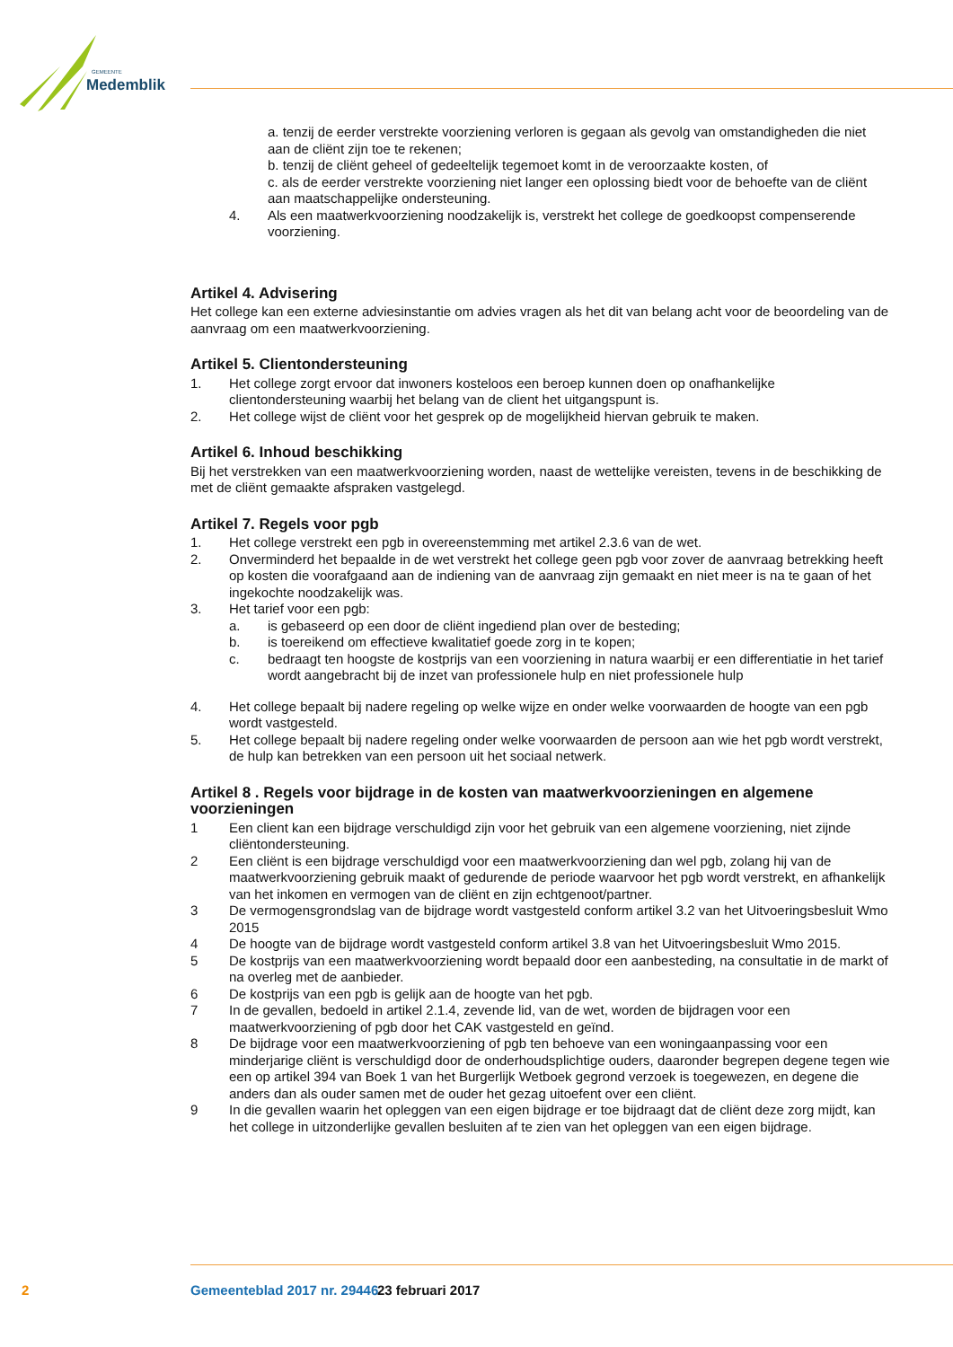GEMEENTE
Medemblik
a. tenzij de eerder verstrekte voorziening verloren is gegaan als gevolg van omstandigheden die niet aan de cliënt zijn toe te rekenen;
b. tenzij de cliënt geheel of gedeeltelijk tegemoet komt in de veroorzaakte kosten, of
c. als de eerder verstrekte voorziening niet langer een oplossing biedt voor de behoefte van de cliënt aan maatschappelijke ondersteuning.
4. Als een maatwerkvoorziening noodzakelijk is, verstrekt het college de goedkoopst compen­serende voorziening.
Artikel 4. Advisering
Het college kan een externe adviesinstantie om advies vragen als het dit van belang acht voor de be­oordeling van de aanvraag om een maatwerkvoorziening.
Artikel 5. Clientondersteuning
1. Het college zorgt ervoor dat inwoners kosteloos een beroep kunnen doen op onafhankelijke clientondersteuning waarbij het belang van de client het uitgangspunt is.
2. Het college wijst de cliënt voor het gesprek op de mogelijkheid hiervan gebruik te maken.
Artikel 6. Inhoud beschikking
Bij het verstrekken van een maatwerkvoorziening worden, naast de wettelijke vereisten, tevens in de beschikking de met de cliënt gemaakte afspraken vastgelegd.
Artikel 7. Regels voor pgb
1. Het college verstrekt een pgb in overeenstemming met artikel 2.3.6 van de wet.
2. Onverminderd het bepaalde in de wet verstrekt het college geen pgb voor zover de aanvraag betrekking heeft op kosten die voorafgaand aan de indiening van de aanvraag zijn gemaakt en niet meer is na te gaan of het ingekochte noodzakelijk was.
3. Het tarief voor een pgb:
a. is gebaseerd op een door de cliënt ingediend plan over de besteding;
b. is toereikend om effectieve kwalitatief goede zorg in te kopen;
c. bedraagt ten hoogste de kostprijs van een voorziening in natura waarbij er een differentiatie in het tarief wordt aangebracht bij de inzet van professionele hulp en niet professionele hulp
4. Het college bepaalt bij nadere regeling op welke wijze en onder welke voorwaarden de hoogte van een pgb wordt vastgesteld.
5. Het college bepaalt bij nadere regeling onder welke voorwaarden de persoon aan wie het pgb wordt verstrekt, de hulp kan betrekken van een persoon uit het sociaal netwerk.
Artikel 8 . Regels voor bijdrage in de kosten van maatwerkvoorzieningen en algemene voorzieningen
1 Een client kan een bijdrage verschuldigd zijn voor het gebruik van een algemene voorziening, niet zijnde cliëntondersteuning.
2 Een cliënt is een bijdrage verschuldigd voor een maatwerkvoorziening dan wel pgb, zolang hij van de maatwerkvoorziening gebruik maakt of gedurende de periode waarvoor het pgb wordt verstrekt, en afhankelijk van het inkomen en vermogen van de cliënt en zijn echtgenoot/partner.
3 De vermogensgrondslag van de bijdrage wordt vastgesteld conform artikel 3.2 van het Uitvoe­ringsbesluit Wmo 2015
4 De hoogte van de bijdrage wordt vastgesteld conform artikel 3.8 van het Uitvoeringsbesluit Wmo 2015.
5 De kostprijs van een maatwerkvoorziening wordt bepaald door een aanbesteding, na consultatie in de markt of na overleg met de aanbieder.
6 De kostprijs van een pgb is gelijk aan de hoogte van het pgb.
7 In de gevallen, bedoeld in artikel 2.1.4, zevende lid, van de wet, worden de bijdragen voor een maatwerkvoorziening of pgb door het CAK vastgesteld en geïnd.
8 De bijdrage voor een maatwerkvoorziening of pgb ten behoeve van een woningaanpassing voor een minderjarige cliënt is verschuldigd door de onderhoudsplichtige ouders, daaronder begrepen degene tegen wie een op artikel 394 van Boek 1 van het Burgerlijk Wetboek gegrond verzoek is toegewezen, en degene die anders dan als ouder samen met de ouder het gezag uitoefent over een cliënt.
9 In die gevallen waarin het opleggen van een eigen bijdrage er toe bijdraagt dat de cliënt deze zorg mijdt, kan het college in uitzonderlijke gevallen besluiten af te zien van het opleggen van een eigen bijdrage.
2 Gemeenteblad 2017 nr. 29446 23 februari 2017